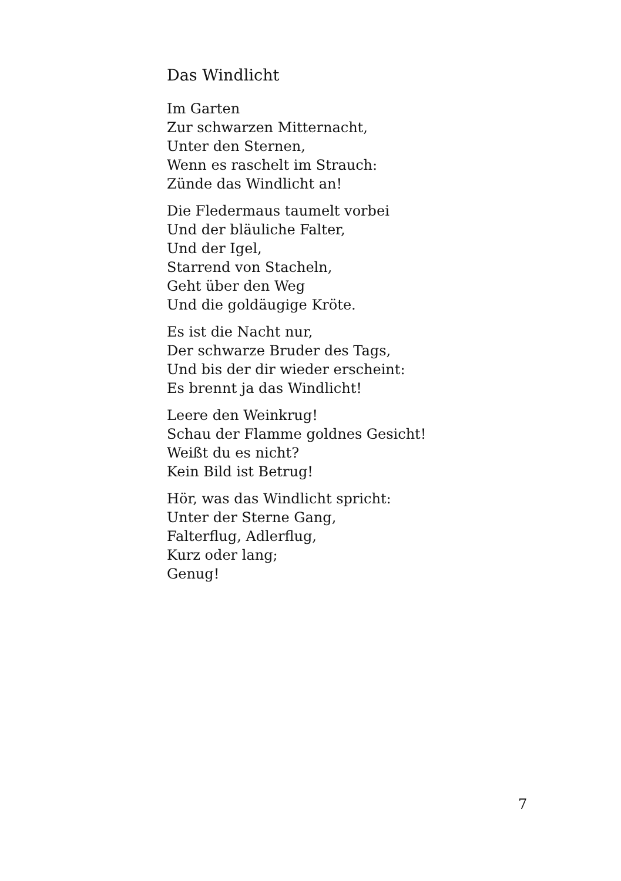Das Windlicht
Im Garten
Zur schwarzen Mitternacht,
Unter den Sternen,
Wenn es raschelt im Strauch:
Zünde das Windlicht an!
Die Fledermaus taumelt vorbei
Und der bläuliche Falter,
Und der Igel,
Starrend von Stacheln,
Geht über den Weg
Und die goldäugige Kröte.
Es ist die Nacht nur,
Der schwarze Bruder des Tags,
Und bis der dir wieder erscheint:
Es brennt ja das Windlicht!
Leere den Weinkrug!
Schau der Flamme goldnes Gesicht!
Weißt du es nicht?
Kein Bild ist Betrug!
Hör, was das Windlicht spricht:
Unter der Sterne Gang,
Falterflug, Adlerflug,
Kurz oder lang;
Genug!
7